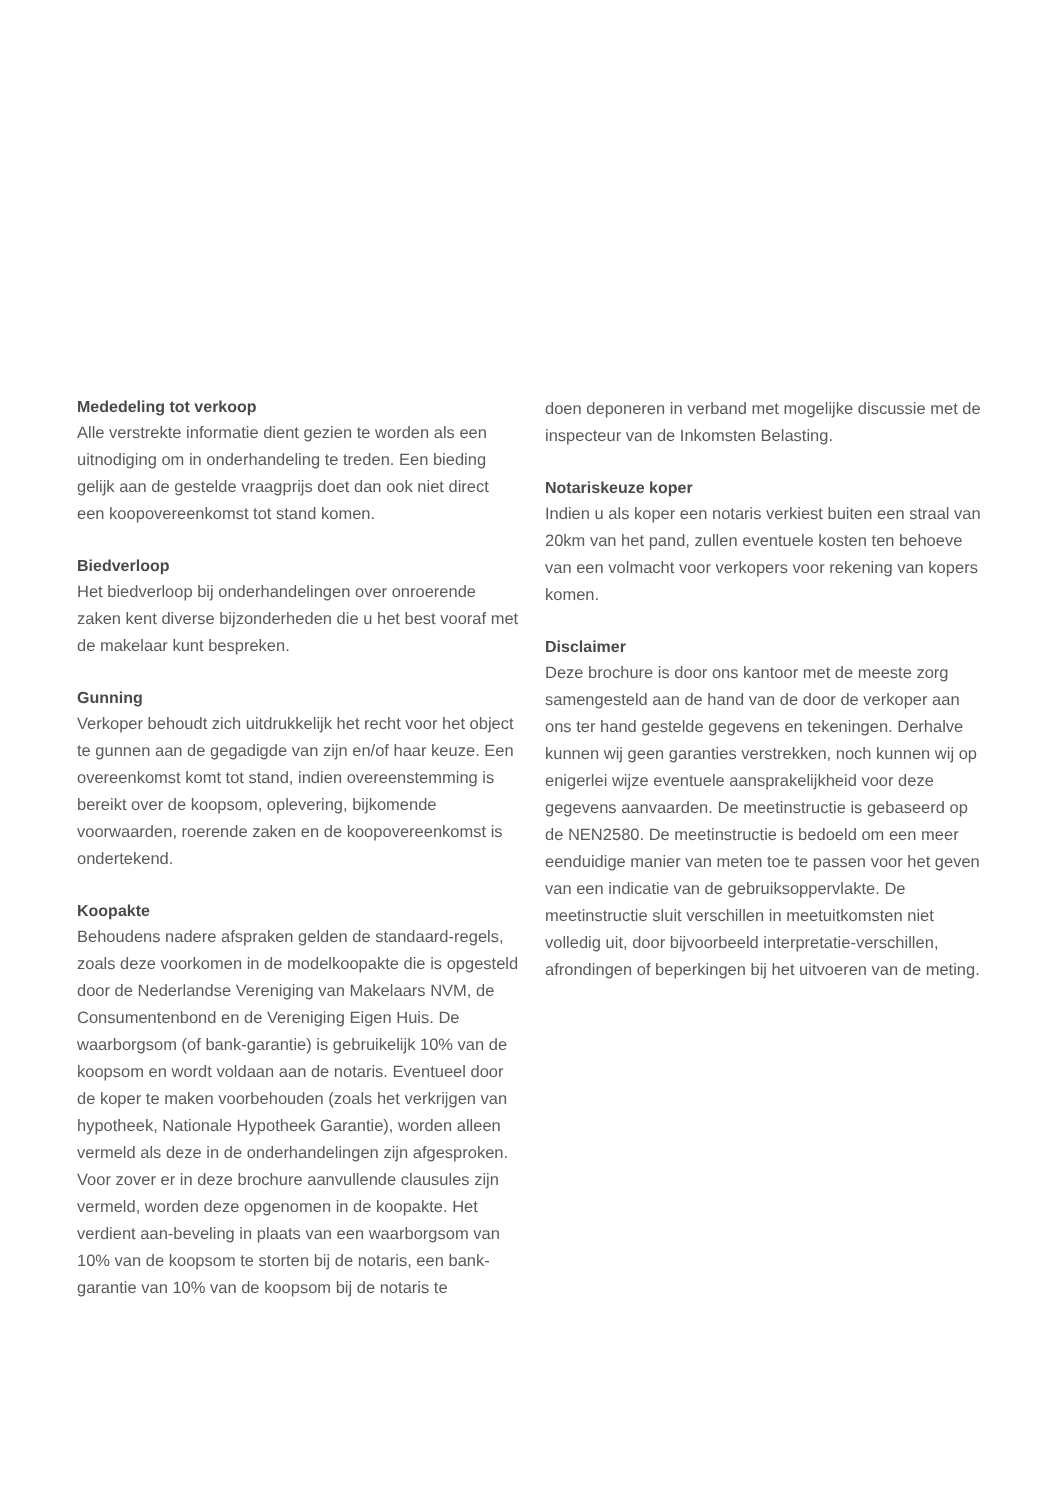Mededeling tot verkoop
Alle verstrekte informatie dient gezien te worden als een uitnodiging om in onderhandeling te treden. Een bieding gelijk aan de gestelde vraagprijs doet dan ook niet direct een koopovereenkomst tot stand komen.
Biedverloop
Het biedverloop bij onderhandelingen over onroerende zaken kent diverse bijzonderheden die u het best vooraf met de makelaar kunt bespreken.
Gunning
Verkoper behoudt zich uitdrukkelijk het recht voor het object te gunnen aan de gegadigde van zijn en/of haar keuze. Een overeenkomst komt tot stand, indien overeenstemming is bereikt over de koopsom, oplevering, bijkomende voorwaarden, roerende zaken en de koopovereenkomst is ondertekend.
Koopakte
Behoudens nadere afspraken gelden de standaard-regels, zoals deze voorkomen in de modelkoopakte die is opgesteld door de Nederlandse Vereniging van Makelaars NVM, de Consumentenbond en de Vereniging Eigen Huis. De waarborgsom (of bank-garantie) is gebruikelijk 10% van de koopsom en wordt voldaan aan de notaris. Eventueel door de koper te maken voorbehouden (zoals het verkrijgen van hypotheek, Nationale Hypotheek Garantie), worden alleen vermeld als deze in de onderhandelingen zijn afgesproken. Voor zover er in deze brochure aanvullende clausules zijn vermeld, worden deze opgenomen in de koopakte. Het verdient aan-beveling in plaats van een waarborgsom van 10% van de koopsom te storten bij de notaris, een bank-garantie van 10% van de koopsom bij de notaris te
doen deponeren in verband met mogelijke discussie met de inspecteur van de Inkomsten Belasting.
Notariskeuze koper
Indien u als koper een notaris verkiest buiten een straal van 20km van het pand, zullen eventuele kosten ten behoeve van een volmacht voor verkopers voor rekening van kopers komen.
Disclaimer
Deze brochure is door ons kantoor met de meeste zorg samengesteld aan de hand van de door de verkoper aan ons ter hand gestelde gegevens en tekeningen. Derhalve kunnen wij geen garanties verstrekken, noch kunnen wij op enigerlei wijze eventuele aansprakelijkheid voor deze gegevens aanvaarden. De meetinstructie is gebaseerd op de NEN2580. De meetinstructie is bedoeld om een meer eenduidige manier van meten toe te passen voor het geven van een indicatie van de gebruiksoppervlakte. De meetinstructie sluit verschillen in meetuitkomsten niet volledig uit, door bijvoorbeeld interpretatie-verschillen, afrondingen of beperkingen bij het uitvoeren van de meting.